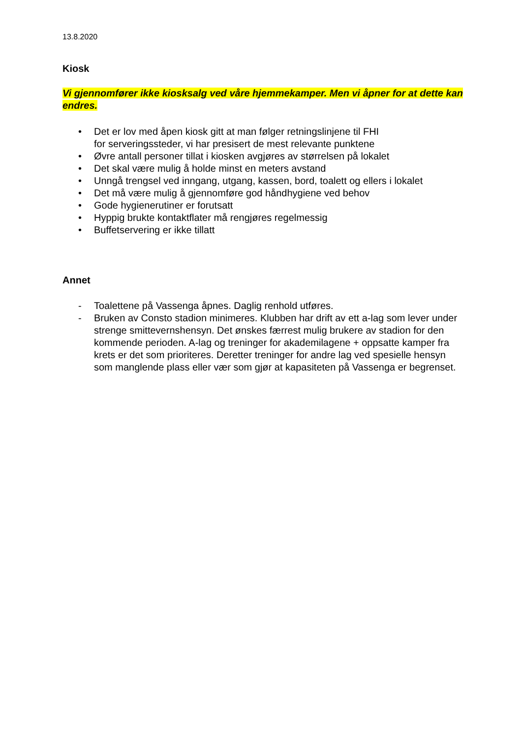13.8.2020
Kiosk
Vi gjennomfører ikke kiosksalg ved våre hjemmekamper. Men vi åpner for at dette kan endres.
• Det er lov med åpen kiosk gitt at man følger retningslinjene til FHI
for serveringssteder, vi har presisert de mest relevante punktene
• Øvre antall personer tillat i kiosken avgjøres av størrelsen på lokalet
• Det skal være mulig å holde minst en meters avstand
• Unngå trengsel ved inngang, utgang, kassen, bord, toalett og ellers i lokalet
• Det må være mulig å gjennomføre god håndhygiene ved behov
• Gode hygienerutiner er forutsatt
• Hyppig brukte kontaktflater må rengjøres regelmessig
• Buffetservering er ikke tillatt
Annet
- Toalettene på Vassenga åpnes. Daglig renhold utføres.
- Bruken av Consto stadion minimeres. Klubben har drift av ett a-lag som lever under strenge smittevernshensyn. Det ønskes færrest mulig brukere av stadion for den kommende perioden. A-lag og treninger for akademilagene + oppsatte kamper fra krets er det som prioriteres. Deretter treninger for andre lag ved spesielle hensyn som manglende plass eller vær som gjør at kapasiteten på Vassenga er begrenset.